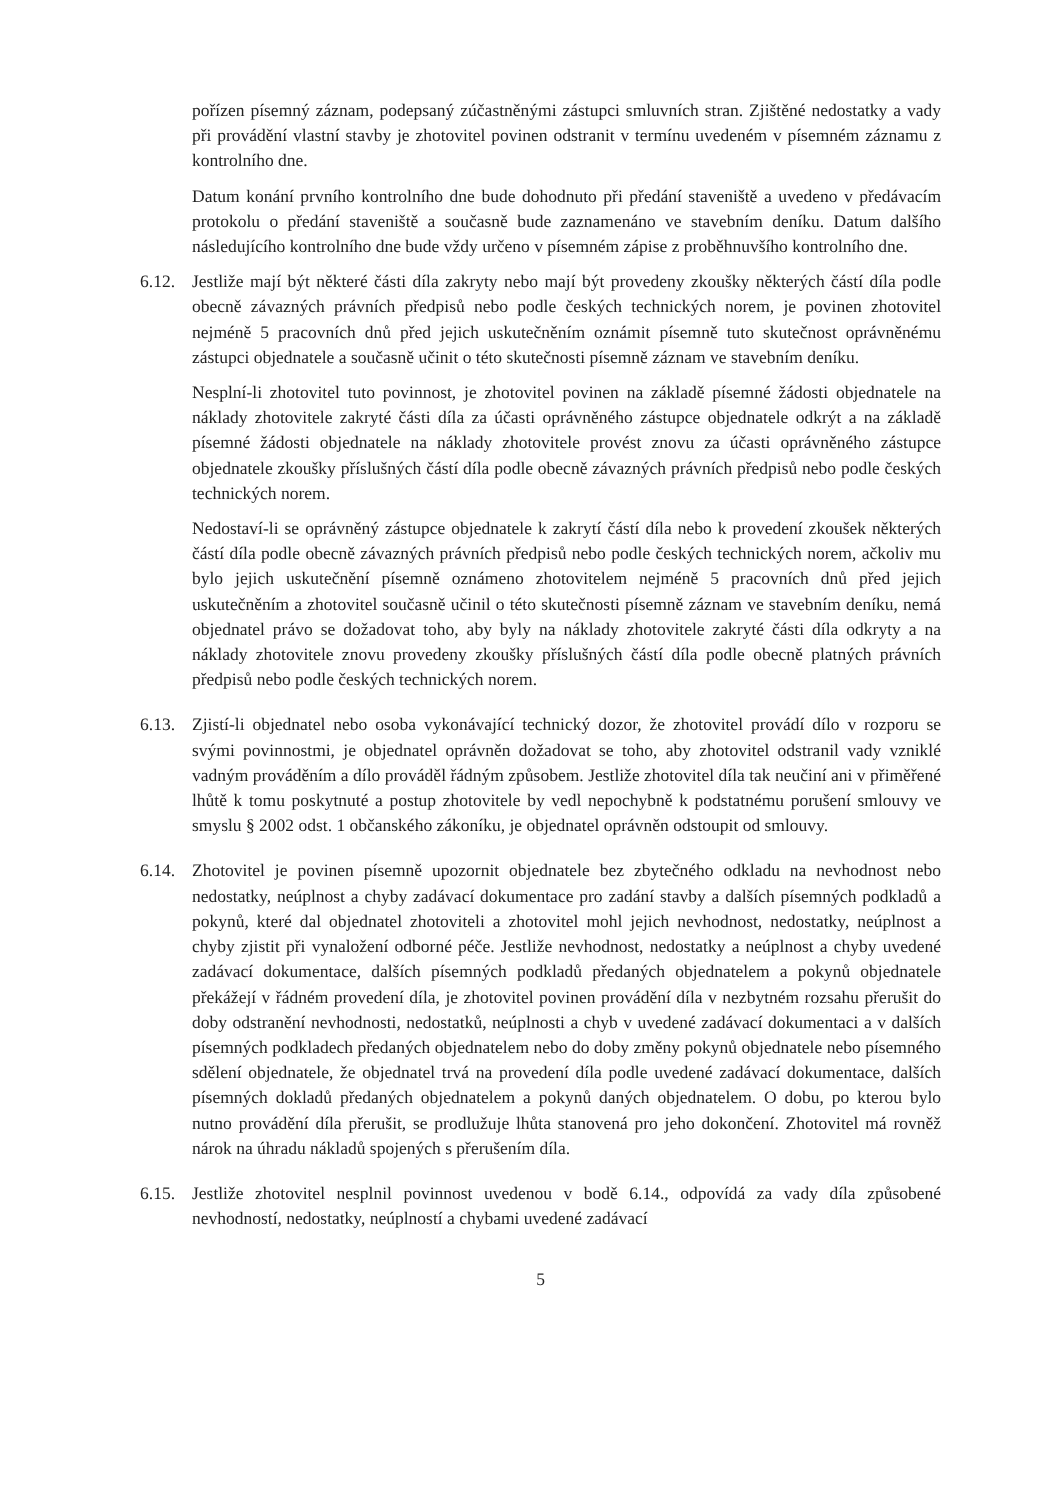pořízen písemný záznam, podepsaný zúčastněnými zástupci smluvních stran. Zjištěné nedostatky a vady při provádění vlastní stavby je zhotovitel povinen odstranit v termínu uvedeném v písemném záznamu z kontrolního dne.
Datum konání prvního kontrolního dne bude dohodnuto při předání staveniště a uvedeno v předávacím protokolu o předání staveniště a současně bude zaznamenáno ve stavebním deníku. Datum dalšího následujícího kontrolního dne bude vždy určeno v písemném zápise z proběhnuvšího kontrolního dne.
6.12.
Jestliže mají být některé části díla zakryty nebo mají být provedeny zkoušky některých částí díla podle obecně závazných právních předpisů nebo podle českých technických norem, je povinen zhotovitel nejméně 5 pracovních dnů před jejich uskutečněním oznámit písemně tuto skutečnost oprávněnému zástupci objednatele a současně učinit o této skutečnosti písemně záznam ve stavebním deníku.
Nesplní-li zhotovitel tuto povinnost, je zhotovitel povinen na základě písemné žádosti objednatele na náklady zhotovitele zakryté části díla za účasti oprávněného zástupce objednatele odkrýt a na základě písemné žádosti objednatele na náklady zhotovitele provést znovu za účasti oprávněného zástupce objednatele zkoušky příslušných částí díla podle obecně závazných právních předpisů nebo podle českých technických norem.
Nedostaví-li se oprávněný zástupce objednatele k zakrytí částí díla nebo k provedení zkoušek některých částí díla podle obecně závazných právních předpisů nebo podle českých technických norem, ačkoliv mu bylo jejich uskutečnění písemně oznámeno zhotovitelem nejméně 5 pracovních dnů před jejich uskutečněním a zhotovitel současně učinil o této skutečnosti písemně záznam ve stavebním deníku, nemá objednatel právo se dožadovat toho, aby byly na náklady zhotovitele zakryté části díla odkryty a na náklady zhotovitele znovu provedeny zkoušky příslušných částí díla podle obecně platných právních předpisů nebo podle českých technických norem.
6.13.
Zjistí-li objednatel nebo osoba vykonávající technický dozor, že zhotovitel provádí dílo v rozporu se svými povinnostmi, je objednatel oprávněn dožadovat se toho, aby zhotovitel odstranil vady vzniklé vadným prováděním a dílo prováděl řádným způsobem. Jestliže zhotovitel díla tak neučiní ani v přiměřené lhůtě k tomu poskytnuté a postup zhotovitele by vedl nepochybně k podstatnému porušení smlouvy ve smyslu § 2002 odst. 1 občanského zákoníku, je objednatel oprávněn odstoupit od smlouvy.
6.14.
Zhotovitel je povinen písemně upozornit objednatele bez zbytečného odkladu na nevhodnost nebo nedostatky, neúplnost a chyby zadávací dokumentace pro zadání stavby a dalších písemných podkladů a pokynů, které dal objednatel zhotoviteli a zhotovitel mohl jejich nevhodnost, nedostatky, neúplnost a chyby zjistit při vynaložení odborné péče. Jestliže nevhodnost, nedostatky a neúplnost a chyby uvedené zadávací dokumentace, dalších písemných podkladů předaných objednatelem a pokynů objednatele překážejí v řádném provedení díla, je zhotovitel povinen provádění díla v nezbytném rozsahu přerušit do doby odstranění nevhodnosti, nedostatků, neúplnosti a chyb v uvedené zadávací dokumentaci a v dalších písemných podkladech předaných objednatelem nebo do doby změny pokynů objednatele nebo písemného sdělení objednatele, že objednatel trvá na provedení díla podle uvedené zadávací dokumentace, dalších písemných dokladů předaných objednatelem a pokynů daných objednatelem. O dobu, po kterou bylo nutno provádění díla přerušit, se prodlužuje lhůta stanovená pro jeho dokončení. Zhotovitel má rovněž nárok na úhradu nákladů spojených s přerušením díla.
6.15.
Jestliže zhotovitel nesplnil povinnost uvedenou v bodě 6.14., odpovídá za vady díla způsobené nevhodností, nedostatky, neúplností a chybami uvedené zadávací
5